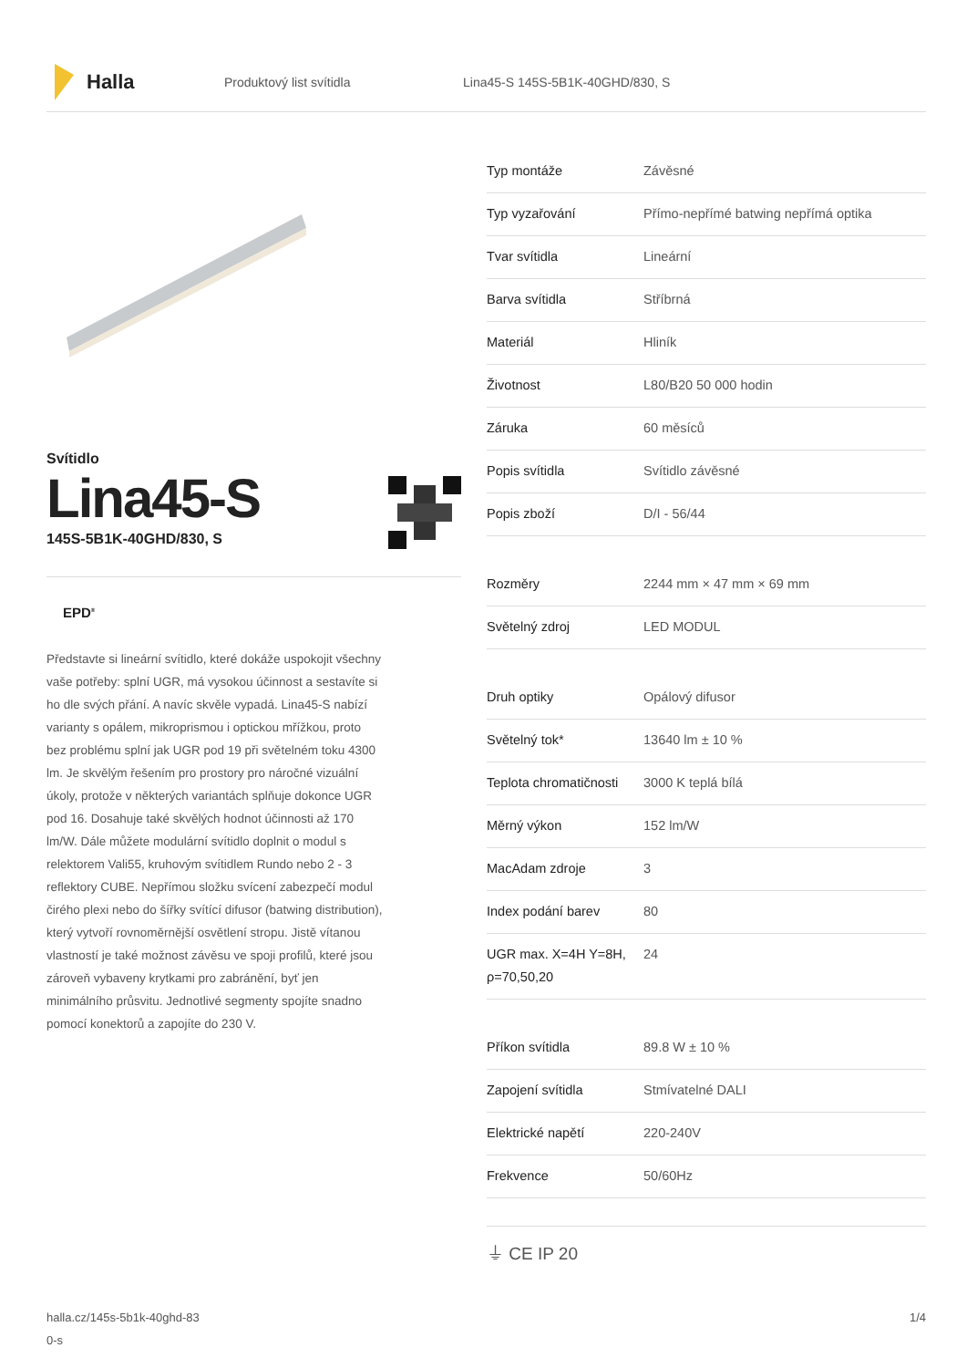Halla
Produktový list svítidla
Lina45-S 145S-5B1K-40GHD/830, S
Svítidlo
Lina45-S
145S-5B1K-40GHD/830, S
EPD<sup>®</sup>
Představte si lineární svítidlo, které dokáže uspokojit všechny vaše potřeby: splní UGR, má vysokou účinnost a sestavíte si ho dle svých přání. A navíc skvěle vypadá. Lina45-S nabízí varianty s opálem, mikroprismou i optickou mřížkou, proto bez problému splní jak UGR pod 19 při světelném toku 4300 lm. Je skvělým řešením pro prostory pro náročné vizuální úkoly, protože v některých variantách splňuje dokonce UGR pod 16. Dosahuje také skvělých hodnot účinnosti až 170 lm/W. Dále můžete modulární svítidlo doplnit o modul s relektorem Vali55, kruhovým svítidlem Rundo nebo 2 - 3 reflektory CUBE. Nepřímou složku svícení zabezpečí modul čirého plexi nebo do šířky svítící difusor (batwing distribution), který vytvoří rovnoměrnější osvětlení stropu. Jistě vítanou vlastností je také možnost závěsu ve spoji profilů, které jsou zároveň vybaveny krytkami pro zabránění, byť jen minimálního průsvitu. Jednotlivé segmenty spojíte snadno pomocí konektorů a zapojíte do 230 V.
| Typ montáže | Závěsné |
| Typ vyzařování | Přímo-nepřímé batwing nepřímá optika |
| Tvar svítidla | Lineární |
| Barva svítidla | Stříbrná |
| Materiál | Hliník |
| Životnost | L80/B20 50 000 hodin |
| Záruka | 60 měsíců |
| Popis svítidla | Svítidlo závěsné |
| Popis zboží | D/I - 56/44 |
| Rozměry | 2244 mm × 47 mm × 69 mm |
| Světelný zdroj | LED MODUL |
| Druh optiky | Opálový difusor |
| Světelný tok* | 13640 lm ± 10 % |
| Teplota chromatičnosti | 3000 K teplá bílá |
| Měrný výkon | 152 lm/W |
| MacAdam zdroje | 3 |
| Index podání barev | 80 |
| UGR max. X=4H Y=8H, ρ=70,50,20 | 24 |
| Příkon svítidla | 89.8 W ± 10 % |
| Zapojení svítidla | Stmívatelné DALI |
| Elektrické napětí | 220-240V |
| Frekvence | 50/60Hz |
⏚ CE IP 20
halla.cz/145s-5b1k-40ghd-83
0-s
1/4